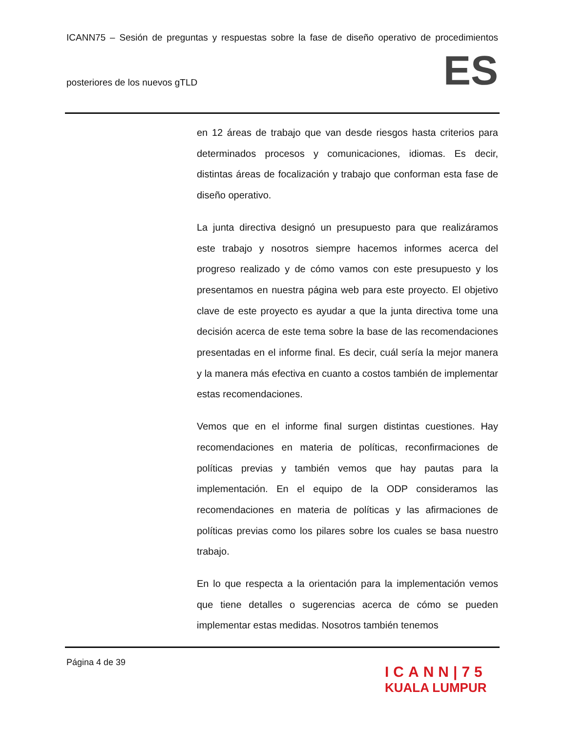ICANN75 – Sesión de preguntas y respuestas sobre la fase de diseño operativo de procedimientos
posteriores de los nuevos gTLD
ES
en 12 áreas de trabajo que van desde riesgos hasta criterios para determinados procesos y comunicaciones, idiomas. Es decir, distintas áreas de focalización y trabajo que conforman esta fase de diseño operativo.
La junta directiva designó un presupuesto para que realizáramos este trabajo y nosotros siempre hacemos informes acerca del progreso realizado y de cómo vamos con este presupuesto y los presentamos en nuestra página web para este proyecto. El objetivo clave de este proyecto es ayudar a que la junta directiva tome una decisión acerca de este tema sobre la base de las recomendaciones presentadas en el informe final. Es decir, cuál sería la mejor manera y la manera más efectiva en cuanto a costos también de implementar estas recomendaciones.
Vemos que en el informe final surgen distintas cuestiones. Hay recomendaciones en materia de políticas, reconfirmaciones de políticas previas y también vemos que hay pautas para la implementación. En el equipo de la ODP consideramos las recomendaciones en materia de políticas y las afirmaciones de políticas previas como los pilares sobre los cuales se basa nuestro trabajo.
En lo que respecta a la orientación para la implementación vemos que tiene detalles o sugerencias acerca de cómo se pueden implementar estas medidas. Nosotros también tenemos
Página 4 de 39
ICANN|75
KUALA LUMPUR